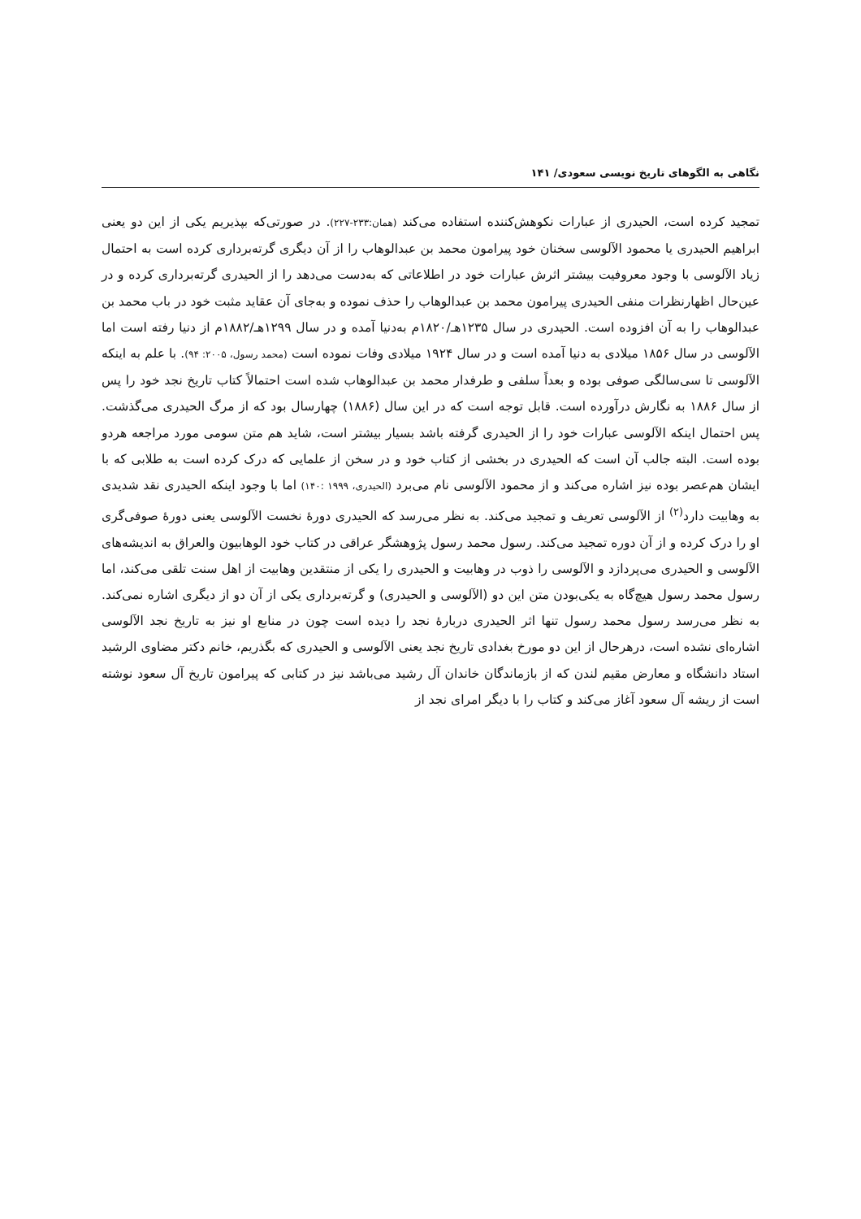نگاهی به الگوهای تاریخ نویسی سعودی/ ۱۴۱
تمجید کرده است، الحیدری از عبارات نکوهش‌کننده استفاده می‌کند (همان:۲۳۳-۲۲۷). در صورتی‌که بپذیریم یکی از این دو یعنی ابراهیم الحیدری یا محمود الآلوسی سخنان خود پیرامون محمد بن عبدالوهاب را از آن دیگری گرته‌برداری کرده است به احتمال زیاد الآلوسی با وجود معروفیت بیشتر اثرش عبارات خود در اطلاعاتی که به‌دست می‌دهد را از الحیدری گرته‌برداری کرده و در عین‌حال اظهارنظرات منفی الحیدری پیرامون محمد بن عبدالوهاب را حذف نموده و به‌جای آن عقاید مثبت خود در باب محمد بن عبدالوهاب را به آن افزوده است. الحیدری در سال ۱۲۳۵هـ/۱۸۲۰م به‌دنیا آمده و در سال ۱۲۹۹هـ/۱۸۸۲م از دنیا رفته است اما الآلوسی در سال ۱۸۵۶ میلادی به دنیا آمده است و در سال ۱۹۲۴ میلادی وفات نموده است (محمد رسول، ۲۰۰۵: ۹۴). با علم به اینکه الآلوسی تا سی‌سالگی صوفی بوده و بعداً سلفی و طرفدار محمد بن عبدالوهاب شده است احتمالاً کتاب تاریخ نجد خود را پس از سال ۱۸۸۶ به نگارش درآورده است. قابل توجه است که در این سال (۱۸۸۶) چهارسال بود که از مرگ الحیدری می‌گذشت. پس احتمال اینکه الآلوسی عبارات خود را از الحیدری گرفته باشد بسیار بیشتر است، شاید هم متن سومی مورد مراجعه هردو بوده است. البته جالب آن است که الحیدری در بخشی از کتاب خود و در سخن از علمایی که درک کرده است به طلابی که با ایشان هم‌عصر بوده نیز اشاره می‌کند و از محمود الآلوسی نام می‌برد (الحیدری، ۱۹۹۹ :۱۴۰) اما با وجود اینکه الحیدری نقد شدیدی به وهابیت دارد<sup>(۲)</sup> از الآلوسی تعریف و تمجید می‌کند. به نظر می‌رسد که الحیدری دورۀ نخست الآلوسی یعنی دورۀ صوفی‌گری او را درک کرده و از آن دوره تمجید می‌کند. رسول محمد رسول پژوهشگر عراقی در کتاب خود الوهابیون والعراق به اندیشه‌های الآلوسی و الحیدری می‌پردازد و الآلوسی را ذوب در وهابیت و الحیدری را یکی از منتقدین وهابیت از اهل سنت تلقی می‌کند، اما رسول محمد رسول هیچ‌گاه به یکی‌بودن متن این دو (الآلوسی و الحیدری) و گرته‌برداری یکی از آن دو از دیگری اشاره نمی‌کند. به نظر می‌رسد رسول محمد رسول تنها اثر الحیدری دربارۀ نجد را دیده است چون در منابع او نیز به تاریخ نجد الآلوسی اشاره‌ای نشده است، درهرحال از این دو مورخ بغدادی تاریخ نجد یعنی الآلوسی و الحیدری که بگذریم، خانم دکتر مضاوی الرشید استاد دانشگاه و معارض مقیم لندن که از بازماندگان خاندان آل رشید می‌باشد نیز در کتابی که پیرامون تاریخ آل سعود نوشته است از ریشه آل سعود آغاز می‌کند و کتاب را با دیگر امرای نجد از